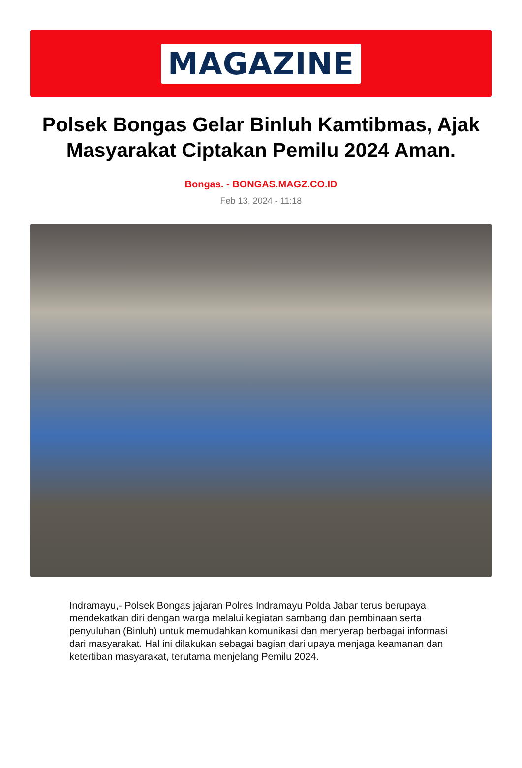MAGAZINE
Polsek Bongas Gelar Binluh Kamtibmas, Ajak Masyarakat Ciptakan Pemilu 2024 Aman.
Bongas. - BONGAS.MAGZ.CO.ID
Feb 13, 2024 - 11:18
Indramayu,- Polsek Bongas jajaran Polres Indramayu Polda Jabar terus berupaya mendekatkan diri dengan warga melalui kegiatan sambang dan pembinaan serta penyuluhan (Binluh) untuk memudahkan komunikasi dan menyerap berbagai informasi dari masyarakat. Hal ini dilakukan sebagai bagian dari upaya menjaga keamanan dan ketertiban masyarakat, terutama menjelang Pemilu 2024.